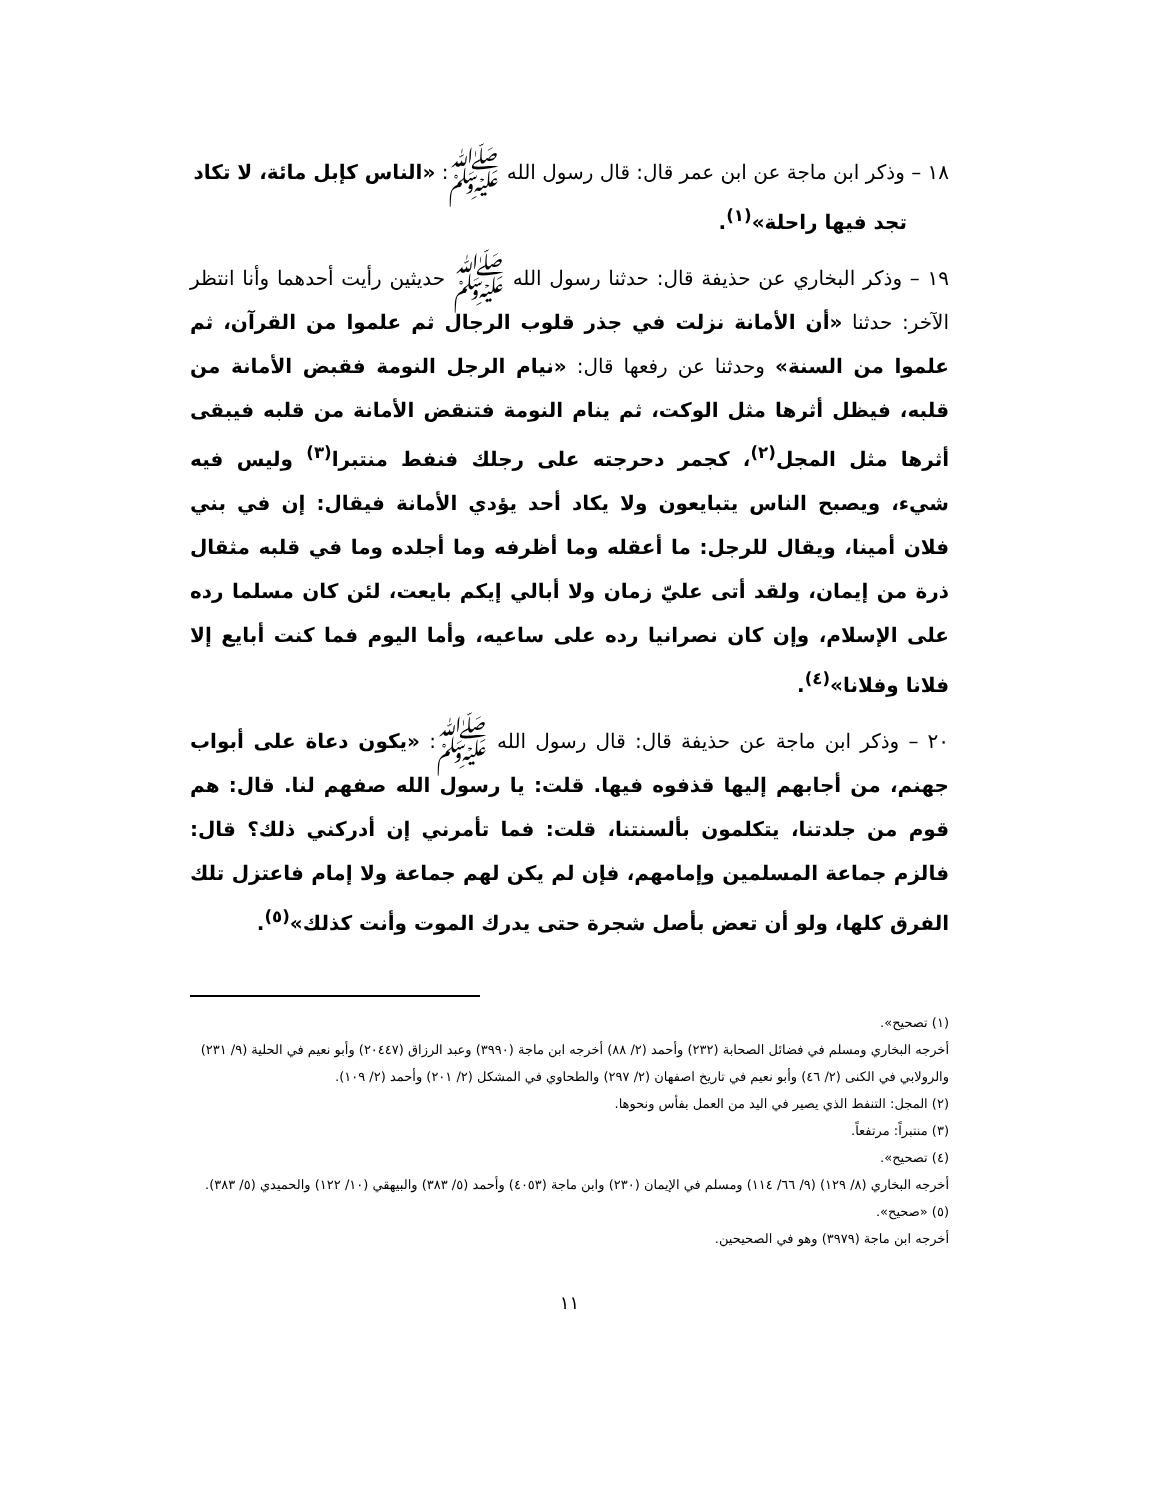١٨ – وذكر ابن ماجة عن ابن عمر قال: قال رسول الله ﷺ: «الناس كإبل مائة، لا تكاد
تجد فيها راحلة»<sup>(١)</sup>.
١٩ – وذكر البخاري عن حذيفة قال: حدثنا رسول الله ﷺ حديثين رأيت أحدهما وأنا انتظر الآخر: حدثنا «أن الأمانة نزلت في جذر قلوب الرجال ثم علموا من القرآن، ثم علموا من السنة» وحدثنا عن رفعها قال: «نيام الرجل النومة فقبض الأمانة من قلبه، فيظل أثرها مثل الوكت، ثم ينام النومة فتنقض الأمانة من قلبه فيبقى أثرها مثل المجل<sup>(٢)</sup>، كجمر دحرجته على رجلك فنفط منتبرا<sup>(٣)</sup> وليس فيه شيء، ويصبح الناس يتبايعون ولا يكاد أحد يؤدي الأمانة فيقال: إن في بني فلان أمينا، ويقال للرجل: ما أعقله وما أظرفه وما أجلده وما في قلبه مثقال ذرة من إيمان، ولقد أتى عليّ زمان ولا أبالي إيكم بايعت، لئن كان مسلما رده على الإسلام، وإن كان نصرانيا رده على ساعيه، وأما اليوم فما كنت أبايع إلا فلانا وفلانا»<sup>(٤)</sup>.
٢٠ – وذكر ابن ماجة عن حذيفة قال: قال رسول الله ﷺ: «يكون دعاة على أبواب جهنم، من أجابهم إليها قذفوه فيها. قلت: يا رسول الله صفهم لنا. قال: هم قوم من جلدتنا، يتكلمون بألسنتنا، قلت: فما تأمرني إن أدركني ذلك؟ قال: فالزم جماعة المسلمين وإمامهم، فإن لم يكن لهم جماعة ولا إمام فاعتزل تلك الفرق كلها، ولو أن تعض بأصل شجرة حتى يدرك الموت وأنت كذلك»<sup>(٥)</sup>.
(١) تصحيح».
أخرجه البخاري ومسلم في فضائل الصحابة (٢٣٢) وأحمد (٢/ ٨٨) أخرجه ابن ماجة (٣٩٩٠) وعبد الرزاق (٢٠٤٤٧) وأبو نعيم في الحلية (٩/ ٢٣١) والرولابي في الكنى (٢/ ٤٦) وأبو نعيم في تاريخ اصفهان (٢/ ٢٩٧) والطحاوي في المشكل (٢/ ٢٠١) وأحمد (٢/ ١٠٩).
(٢) المجل: التنفط الذي يصير في اليد من العمل بفأس ونحوها.
(٣) منتبراً: مرتفعاً.
(٤) تصحيح».
أخرجه البخاري (٨/ ١٢٩) (٩/ ٦٦/ ١١٤) ومسلم في الإيمان (٢٣٠) وابن ماجة (٤٠٥٣) وأحمد (٥/ ٣٨٣) والبيهقي (١٠/ ١٢٢) والحميدي (٥/ ٣٨٣).
(٥) «صحيح».
أخرجه ابن ماجة (٣٩٧٩) وهو في الصحيحين.
١١